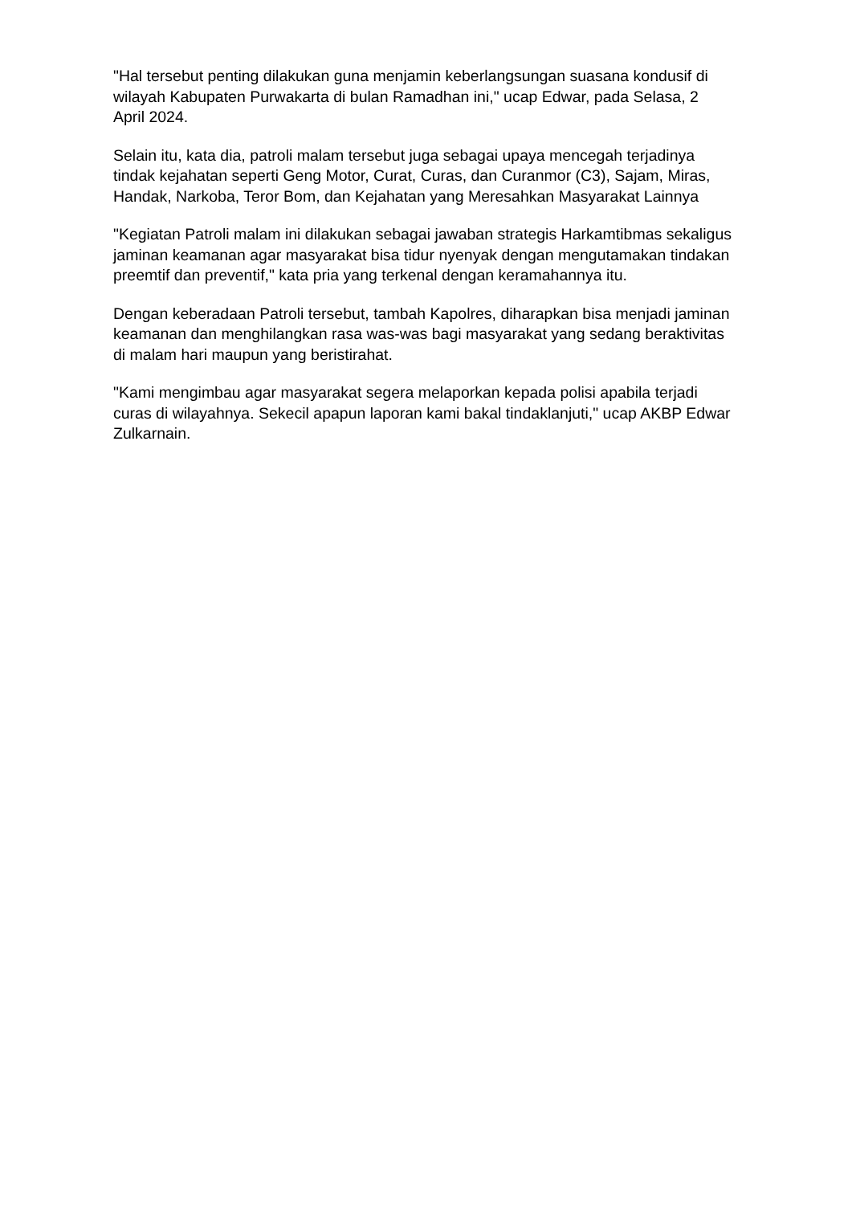"Hal tersebut penting dilakukan guna menjamin keberlangsungan suasana kondusif di wilayah Kabupaten Purwakarta di bulan Ramadhan ini," ucap Edwar, pada Selasa, 2 April 2024.
Selain itu, kata dia, patroli malam tersebut juga sebagai upaya mencegah terjadinya tindak kejahatan seperti Geng Motor, Curat, Curas, dan Curanmor (C3), Sajam, Miras, Handak, Narkoba, Teror Bom, dan Kejahatan yang Meresahkan Masyarakat Lainnya
"Kegiatan Patroli malam ini dilakukan sebagai jawaban strategis Harkamtibmas sekaligus jaminan keamanan agar masyarakat bisa tidur nyenyak dengan mengutamakan tindakan preemtif dan preventif," kata pria yang terkenal dengan keramahannya itu.
Dengan keberadaan Patroli tersebut, tambah Kapolres, diharapkan bisa menjadi jaminan keamanan dan menghilangkan rasa was-was bagi masyarakat yang sedang beraktivitas di malam hari maupun yang beristirahat.
"Kami mengimbau agar masyarakat segera melaporkan kepada polisi apabila terjadi curas di wilayahnya. Sekecil apapun laporan kami bakal tindaklanjuti," ucap AKBP Edwar Zulkarnain.